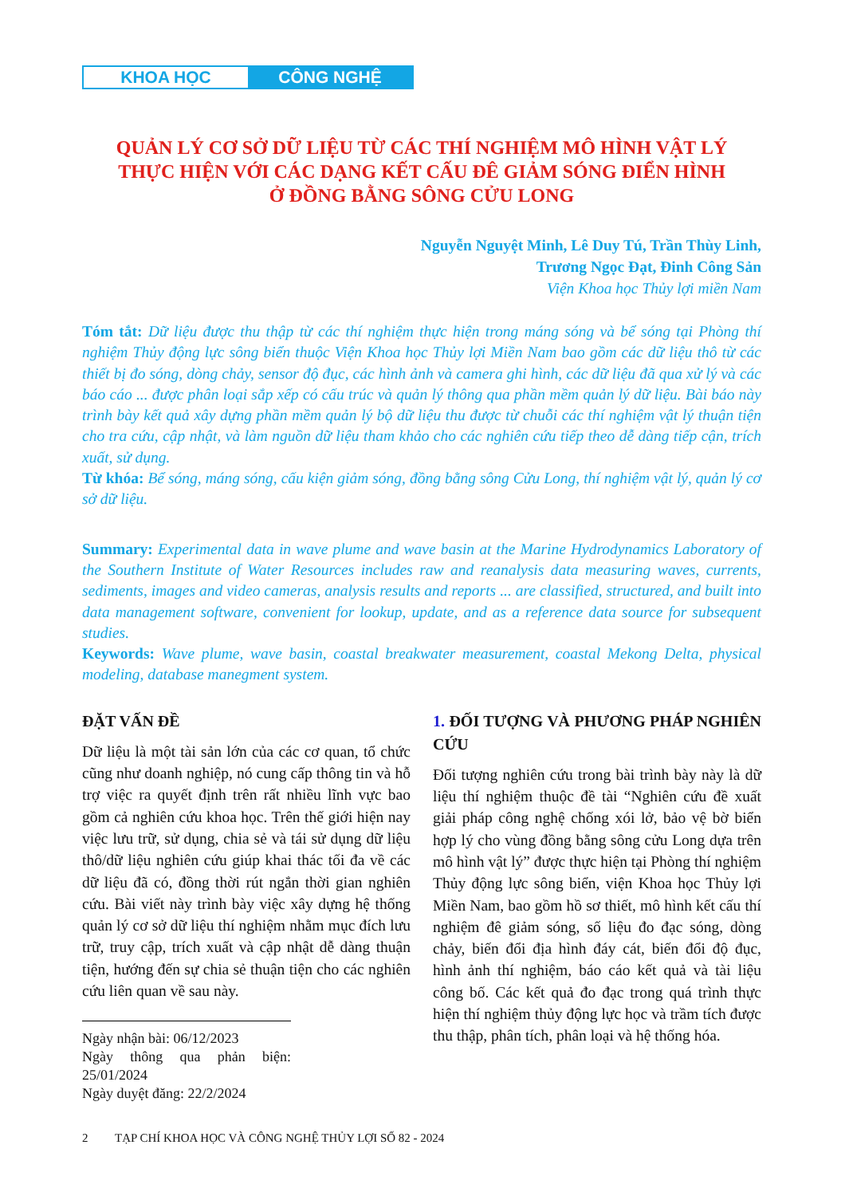KHOA HỌC CÔNG NGHỆ
QUẢN LÝ CƠ SỞ DỮ LIỆU TỪ CÁC THÍ NGHIỆM MÔ HÌNH VẬT LÝ
THỰC HIỆN VỚI CÁC DẠNG KẾT CẤU ĐÊ GIẢM SÓNG ĐIỂN HÌNH
Ở ĐỒNG BẰNG SÔNG CỬU LONG
Nguyễn Nguyệt Minh, Lê Duy Tú, Trần Thùy Linh,
Trương Ngọc Đạt, Đinh Công Sản
Viện Khoa học Thủy lợi miền Nam
Tóm tắt: Dữ liệu được thu thập từ các thí nghiệm thực hiện trong máng sóng và bể sóng tại Phòng thí nghiệm Thủy động lực sông biển thuộc Viện Khoa học Thủy lợi Miền Nam bao gồm các dữ liệu thô từ các thiết bị đo sóng, dòng chảy, sensor độ đục, các hình ảnh và camera ghi hình, các dữ liệu đã qua xử lý và các báo cáo ... được phân loại sắp xếp có cấu trúc và quản lý thông qua phần mềm quản lý dữ liệu. Bài báo này trình bày kết quả xây dựng phần mềm quản lý bộ dữ liệu thu được từ chuỗi các thí nghiệm vật lý thuận tiện cho tra cứu, cập nhật, và làm nguồn dữ liệu tham khảo cho các nghiên cứu tiếp theo dễ dàng tiếp cận, trích xuất, sử dụng.
Từ khóa: Bể sóng, máng sóng, cấu kiện giảm sóng, đồng bằng sông Cửu Long, thí nghiệm vật lý, quản lý cơ sở dữ liệu.
Summary: Experimental data in wave plume and wave basin at the Marine Hydrodynamics Laboratory of the Southern Institute of Water Resources includes raw and reanalysis data measuring waves, currents, sediments, images and video cameras, analysis results and reports ... are classified, structured, and built into data management software, convenient for lookup, update, and as a reference data source for subsequent studies.
Keywords: Wave plume, wave basin, coastal breakwater measurement, coastal Mekong Delta, physical modeling, database manegment system.
ĐẶT VẤN ĐỀ
Dữ liệu là một tài sản lớn của các cơ quan, tổ chức cũng như doanh nghiệp, nó cung cấp thông tin và hỗ trợ việc ra quyết định trên rất nhiều lĩnh vực bao gồm cả nghiên cứu khoa học. Trên thế giới hiện nay việc lưu trữ, sử dụng, chia sẻ và tái sử dụng dữ liệu thô/dữ liệu nghiên cứu giúp khai thác tối đa về các dữ liệu đã có, đồng thời rút ngắn thời gian nghiên cứu. Bài viết này trình bày việc xây dựng hệ thống quản lý cơ sở dữ liệu thí nghiệm nhằm mục đích lưu trữ, truy cập, trích xuất và cập nhật dễ dàng thuận tiện, hướng đến sự chia sẻ thuận tiện cho các nghiên cứu liên quan về sau này.
Ngày nhận bài: 06/12/2023
Ngày thông qua phản biện: 25/01/2024
Ngày duyệt đăng: 22/2/2024
1. ĐỐI TƯỢNG VÀ PHƯƠNG PHÁP NGHIÊN CỨU
Đối tượng nghiên cứu trong bài trình bày này là dữ liệu thí nghiệm thuộc đề tài “Nghiên cứu đề xuất giải pháp công nghệ chống xói lở, bảo vệ bờ biển hợp lý cho vùng đồng bằng sông cửu Long dựa trên mô hình vật lý” được thực hiện tại Phòng thí nghiệm Thủy động lực sông biển, viện Khoa học Thủy lợi Miền Nam, bao gồm hồ sơ thiết, mô hình kết cấu thí nghiệm đê giảm sóng, số liệu đo đạc sóng, dòng chảy, biến đổi địa hình đáy cát, biến đổi độ đục, hình ảnh thí nghiệm, báo cáo kết quả và tài liệu công bố. Các kết quả đo đạc trong quá trình thực hiện thí nghiệm thủy động lực học và trầm tích được thu thập, phân tích, phân loại và hệ thống hóa.
2 TẠP CHÍ KHOA HỌC VÀ CÔNG NGHỆ THỦY LỢI SỐ 82 - 2024